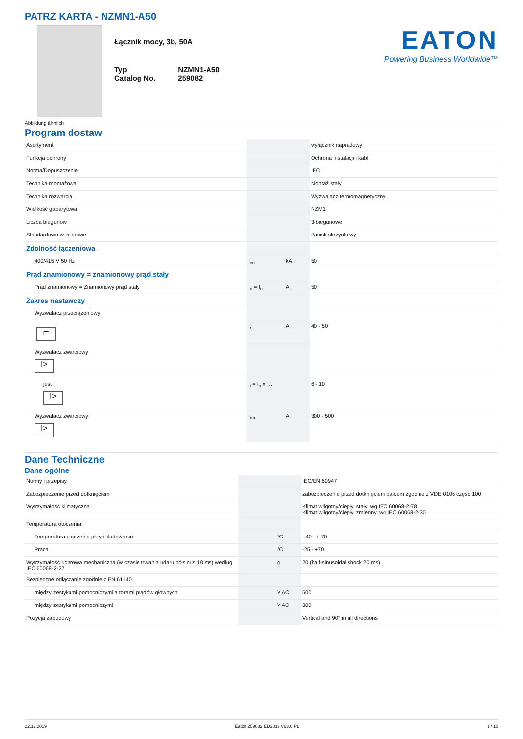PATRZ KARTA - NZMN1-A50
Abbildung ähnlich
Łącznik mocy, 3b, 50A
| Typ | NZMN1-A50 |
| Catalog No. | 259082 |
EATON
Powering Business Worldwide™
Program dostaw
| Asortyment | | | wyłącznik naprądowy |
| Funkcja ochrony | | | Ochrona instalacji i kabli |
| Norma/Dopuszczenie | | | IEC |
| Technika montażowa | | | Montaż stały |
| Technika rozwarcia | | | Wyzwalacz termomagnetyczny |
| Wielkość gabarytowa | | | NZM1 |
| Liczba biegunów | | | 3-biegunowe |
| Standardowo w zestawie | | | Zacisk skrzynkowy |
| Zdolność łączeniowa | | | |
| 400/415 V 50 Hz | I<sub>cu</sub> | kA | 50 |
| Prąd znamionowy = znamionowy prąd stały | | | |
| Prąd znamionowy = Znamionowy prąd stały | I<sub>n</sub> = I<sub>u</sub> | A | 50 |
| Zakres nastawczy | | | |
| Wyzwalacz przeciążeniowy | | | |
| ⊏ | I<sub>r</sub> | A | 40 - 50 |
| Wyzwalacz zwarciowy I> | | | |
| jest I> | I<sub>i</sub> = I<sub>n</sub> x … | | 6 - 10 |
| Wyzwalacz zwarciowy I> | I<sub>rm</sub> | A | 300 - 500 |
Dane Techniczne
Dane ogólne
| Normy i przepisy | | | IEC/EN 60947 |
| Zabezpieczenie przed dotknięciem | | | zabezpieczenie przed dotknięciem palcem zgodnie z VDE 0106 część 100 |
| Wytrzymałość klimatyczna | | | Klimat wilgotny/ciepły, stały, wg IEC 60068-2-78 Klimat wilgotny/ciepły, zmienny, wg IEC 60068-2-30 |
| Temperatura otoczenia | | | |
| Temperatura otoczenia przy składowaniu | | °C | - 40 - + 70 |
| Praca | | °C | -25 - +70 |
| Wytrzymałość udarowa mechaniczna (w czasie trwania udaru półsinus 10 ms) według IEC 60068-2-27 | | g | 20 (half-sinusoidal shock 20 ms) |
| Bezpieczne odłączanie zgodnie z EN 61140 | | | |
| między zestykami pomocniczymi a torami prądów głównych | | V AC | 500 |
| między zestykami pomocniczymi | | V AC | 300 |
| Pozycja zabudowy | | | Vertical and 90° in all directions |
22.12.2019 Eaton 259082 ED2019 V63.0 PL 1 / 10